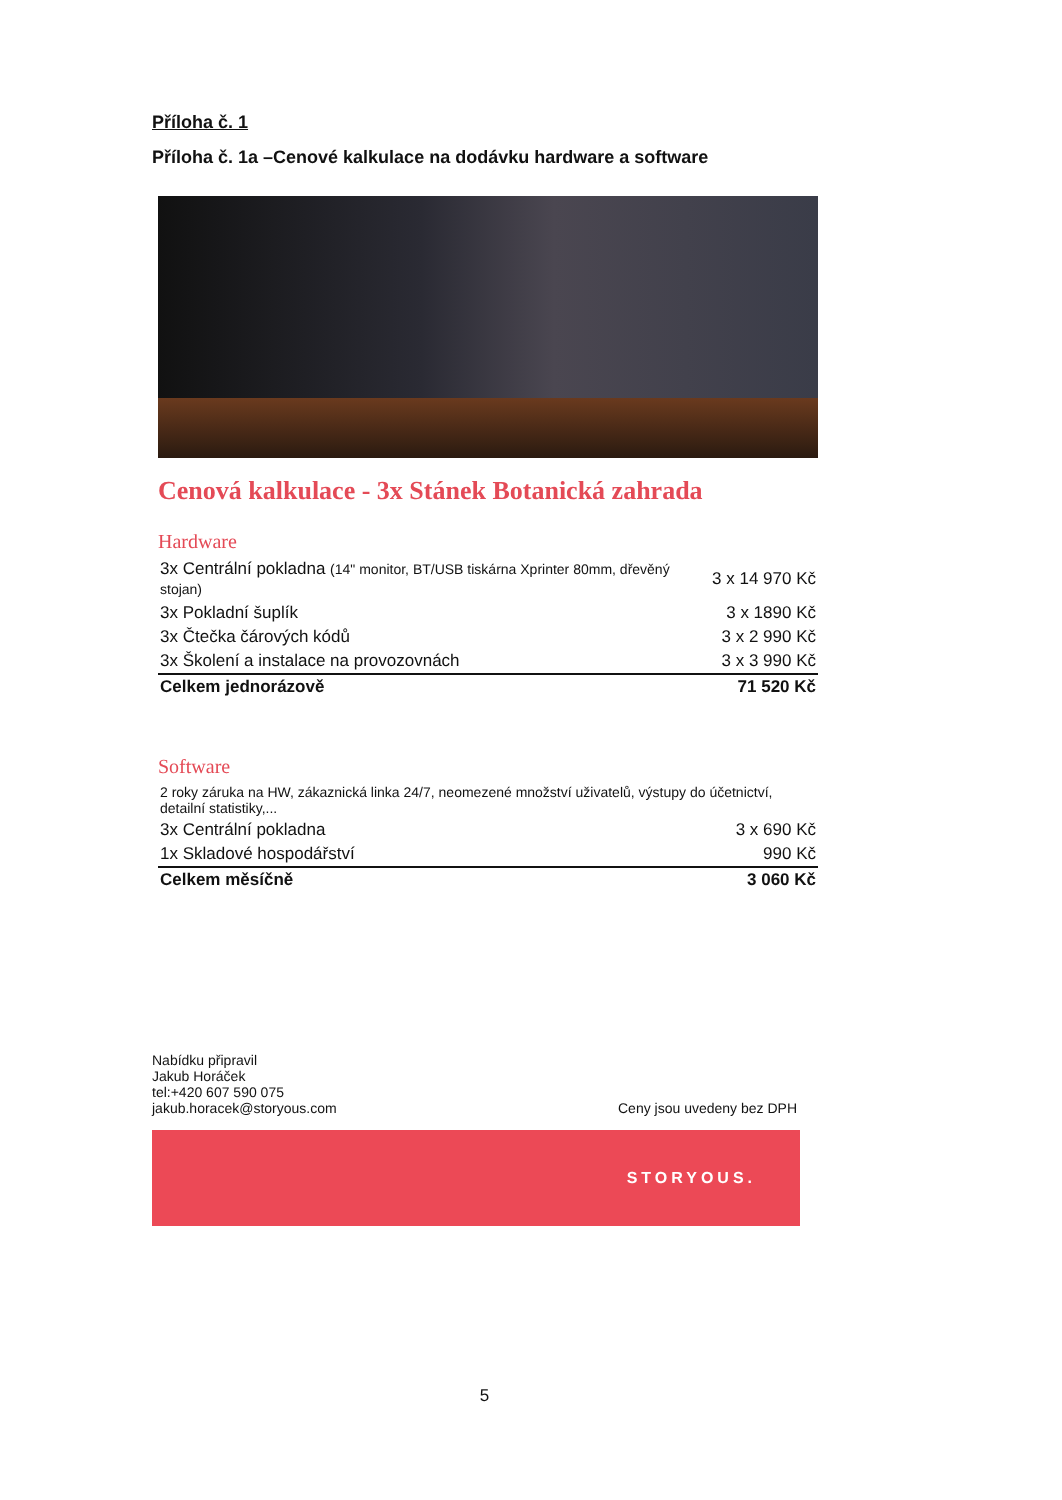Příloha č. 1
Příloha č. 1a –Cenové kalkulace na dodávku hardware a software
Cenová kalkulace - 3x Stánek Botanická zahrada
Hardware
| 3x Centrální pokladna (14" monitor, BT/USB tiskárna Xprinter 80mm, dřevěný stojan) | 3 x 14 970 Kč |
| 3x Pokladní šuplík | 3 x 1890 Kč |
| 3x Čtečka čárových kódů | 3 x 2 990 Kč |
| 3x Školení a instalace na provozovnách | 3 x 3 990 Kč |
| Celkem jednorázově | 71 520 Kč |
Software
| 2 roky záruka na HW, zákaznická linka 24/7, neomezené množství uživatelů, výstupy do účetnictví, detailní statistiky,... | |
| 3x Centrální pokladna | 3 x 690 Kč |
| 1x Skladové hospodářství | 990 Kč |
| Celkem měsíčně | 3 060 Kč |
Nabídku připravil
Jakub Horáček
tel:+420 607 590 075
jakub.horacek@storyous.com
Ceny jsou uvedeny bez DPH
STORYOUS.
5